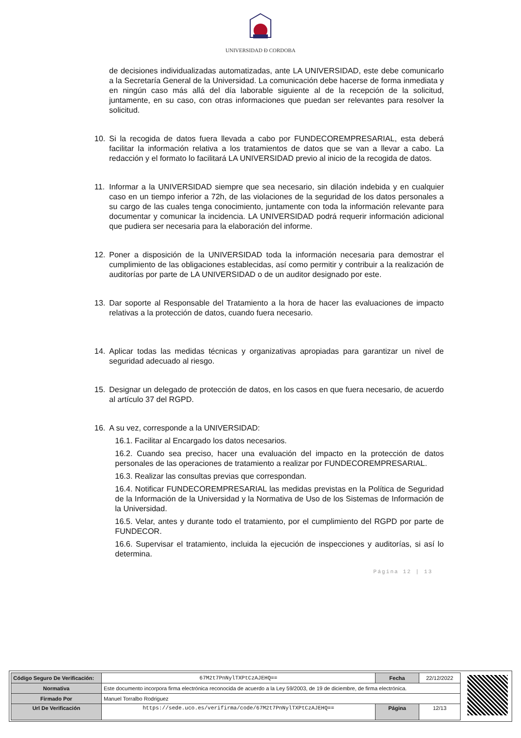UNIVERSIDAD Đ CORDOBA
de decisiones individualizadas automatizadas, ante LA UNIVERSIDAD, este debe comunicarlo a la Secretaría General de la Universidad. La comunicación debe hacerse de forma inmediata y en ningún caso más allá del día laborable siguiente al de la recepción de la solicitud, juntamente, en su caso, con otras informaciones que puedan ser relevantes para resolver la solicitud.
10. Si la recogida de datos fuera llevada a cabo por FUNDECOREMPRESARIAL, esta deberá facilitar la información relativa a los tratamientos de datos que se van a llevar a cabo. La redacción y el formato lo facilitará LA UNIVERSIDAD previo al inicio de la recogida de datos.
11. Informar a la UNIVERSIDAD siempre que sea necesario, sin dilación indebida y en cualquier caso en un tiempo inferior a 72h, de las violaciones de la seguridad de los datos personales a su cargo de las cuales tenga conocimiento, juntamente con toda la información relevante para documentar y comunicar la incidencia. LA UNIVERSIDAD podrá requerir información adicional que pudiera ser necesaria para la elaboración del informe.
12. Poner a disposición de la UNIVERSIDAD toda la información necesaria para demostrar el cumplimiento de las obligaciones establecidas, así como permitir y contribuir a la realización de auditorías por parte de LA UNIVERSIDAD o de un auditor designado por este.
13. Dar soporte al Responsable del Tratamiento a la hora de hacer las evaluaciones de impacto relativas a la protección de datos, cuando fuera necesario.
14. Aplicar todas las medidas técnicas y organizativas apropiadas para garantizar un nivel de seguridad adecuado al riesgo.
15. Designar un delegado de protección de datos, en los casos en que fuera necesario, de acuerdo al artículo 37 del RGPD.
16. A su vez, corresponde a la UNIVERSIDAD:
16.1. Facilitar al Encargado los datos necesarios.
16.2. Cuando sea preciso, hacer una evaluación del impacto en la protección de datos personales de las operaciones de tratamiento a realizar por FUNDECOREMPRESARIAL.
16.3. Realizar las consultas previas que correspondan.
16.4. Notificar FUNDECOREMPRESARIAL las medidas previstas en la Política de Seguridad de la Información de la Universidad y la Normativa de Uso de los Sistemas de Información de la Universidad.
16.5. Velar, antes y durante todo el tratamiento, por el cumplimiento del RGPD por parte de FUNDECOR.
16.6. Supervisar el tratamiento, incluida la ejecución de inspecciones y auditorías, si así lo determina.
Página 12 | 13
| Código Seguro De Verificación: | 67M2t7PnNylTXPtCzAJEHQ== | Fecha | 22/12/2022 |
| Normativa | Este documento incorpora firma electrónica reconocida de acuerdo a la Ley 59/2003, de 19 de diciembre, de firma electrónica. | | |
| Firmado Por | Manuel Torralbo Rodriguez | | |
| Url De Verificación | https://sede.uco.es/verifirma/code/67M2t7PnNylTXPtCzAJEHQ== | Página | 12/13 |